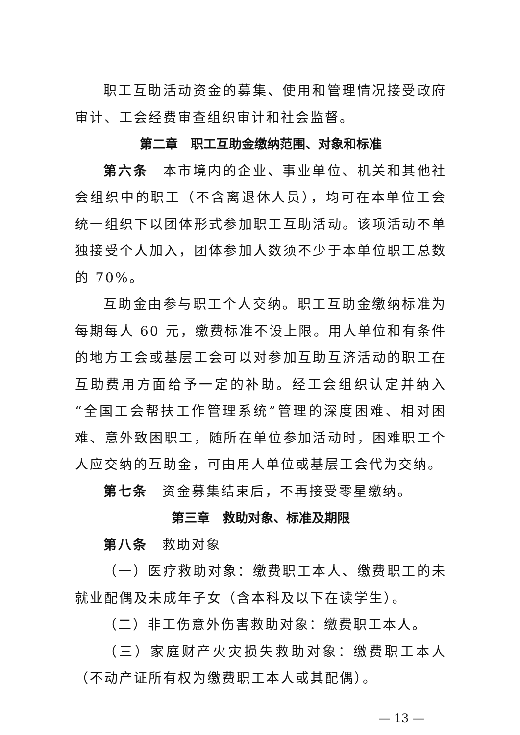职工互助活动资金的募集、使用和管理情况接受政府审计、工会经费审查组织审计和社会监督。
第二章　职工互助金缴纳范围、对象和标准
第六条　本市境内的企业、事业单位、机关和其他社会组织中的职工（不含离退休人员），均可在本单位工会统一组织下以团体形式参加职工互助活动。该项活动不单独接受个人加入，团体参加人数须不少于本单位职工总数的 70%。
互助金由参与职工个人交纳。职工互助金缴纳标准为每期每人 60 元，缴费标准不设上限。用人单位和有条件的地方工会或基层工会可以对参加互助互济活动的职工在互助费用方面给予一定的补助。经工会组织认定并纳入“全国工会帮扶工作管理系统”管理的深度困难、相对困难、意外致困职工，随所在单位参加活动时，困难职工个人应交纳的互助金，可由用人单位或基层工会代为交纳。
第七条　资金募集结束后，不再接受零星缴纳。
第三章　救助对象、标准及期限
第八条　救助对象
（一）医疗救助对象：缴费职工本人、缴费职工的未就业配偶及未成年子女（含本科及以下在读学生）。
（二）非工伤意外伤害救助对象：缴费职工本人。
（三）家庭财产火灾损失救助对象：缴费职工本人（不动产证所有权为缴费职工本人或其配偶）。
— 13 —